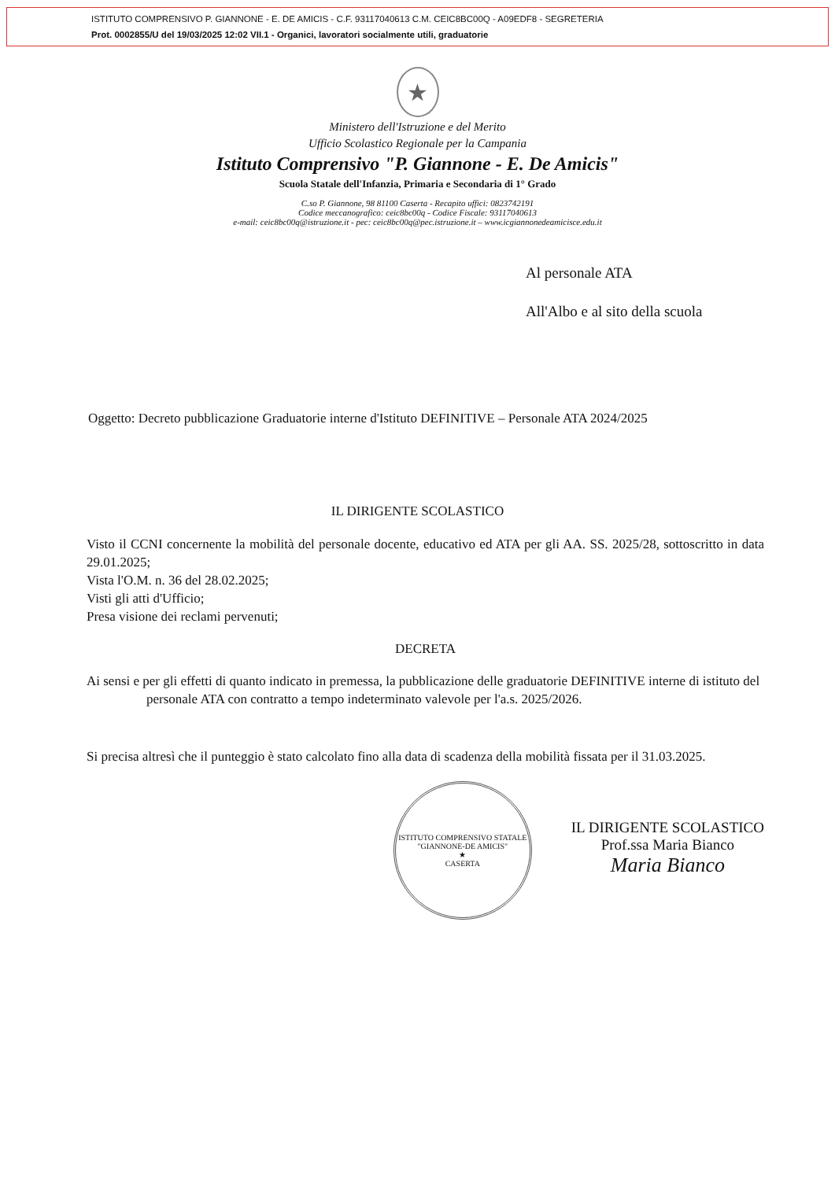ISTITUTO COMPRENSIVO P. GIANNONE - E. DE AMICIS - C.F. 93117040613 C.M. CEIC8BC00Q - A09EDF8 - SEGRETERIA
Prot. 0002855/U del 19/03/2025 12:02 VII.1 - Organici, lavoratori socialmente utili, graduatorie
★
Ministero dell'Istruzione e del Merito
Ufficio Scolastico Regionale per la Campania
Istituto Comprensivo "P. Giannone - E. De Amicis"
Scuola Statale dell'Infanzia, Primaria e Secondaria di 1° Grado
C.so P. Giannone, 98 81100 Caserta - Recapito uffici: 0823742191
Codice meccanografico: ceic8bc00q - Codice Fiscale: 93117040613
e-mail: ceic8bc00q@istruzione.it - pec: ceic8bc00q@pec.istruzione.it – www.icgiannonedeamicisce.edu.it
Al personale ATA
All'Albo e al sito della scuola
Oggetto: Decreto pubblicazione Graduatorie interne d'Istituto DEFINITIVE – Personale ATA 2024/2025
IL DIRIGENTE SCOLASTICO
Visto il CCNI concernente la mobilità del personale docente, educativo ed ATA per gli AA. SS. 2025/28, sottoscritto in data 29.01.2025;
Vista l'O.M. n. 36 del 28.02.2025;
Visti gli atti d'Ufficio;
Presa visione dei reclami pervenuti;
DECRETA
Ai sensi e per gli effetti di quanto indicato in premessa, la pubblicazione delle graduatorie DEFINITIVE interne di istituto del personale ATA con contratto a tempo indeterminato valevole per l'a.s. 2025/2026.
Si precisa altresì che il punteggio è stato calcolato fino alla data di scadenza della mobilità fissata per il 31.03.2025.
ISTITUTO COMPRENSIVO STATALE "GIANNONE-DE AMICIS"
★
CASERTA
IL DIRIGENTE SCOLASTICO
Prof.ssa Maria Bianco
Maria Bianco